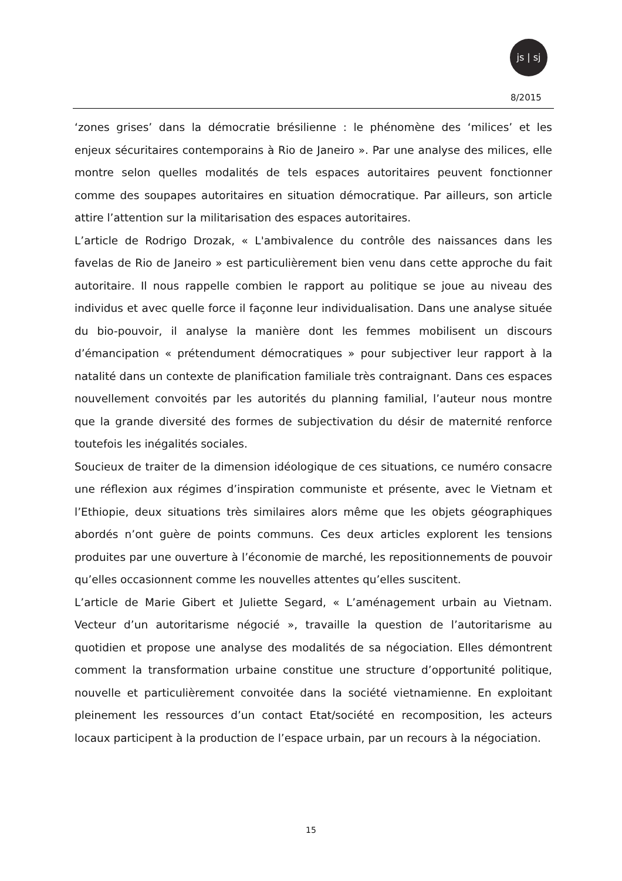js | sj
8/2015
‘zones grises’ dans la démocratie brésilienne : le phénomène des ‘milices’ et les enjeux sécuritaires contemporains à Rio de Janeiro ». Par une analyse des milices, elle montre selon quelles modalités de tels espaces autoritaires peuvent fonctionner comme des soupapes autoritaires en situation démocratique. Par ailleurs, son article attire l’attention sur la militarisation des espaces autoritaires.
L’article de Rodrigo Drozak, « L'ambivalence du contrôle des naissances dans les favelas de Rio de Janeiro » est particulièrement bien venu dans cette approche du fait autoritaire. Il nous rappelle combien le rapport au politique se joue au niveau des individus et avec quelle force il façonne leur individualisation. Dans une analyse située du bio-pouvoir, il analyse la manière dont les femmes mobilisent un discours d’émancipation « prétendument démocratiques » pour subjectiver leur rapport à la natalité dans un contexte de planification familiale très contraignant. Dans ces espaces nouvellement convoités par les autorités du planning familial, l’auteur nous montre que la grande diversité des formes de subjectivation du désir de maternité renforce toutefois les inégalités sociales.
Soucieux de traiter de la dimension idéologique de ces situations, ce numéro consacre une réflexion aux régimes d’inspiration communiste et présente, avec le Vietnam et l’Ethiopie, deux situations très similaires alors même que les objets géographiques abordés n’ont guère de points communs. Ces deux articles explorent les tensions produites par une ouverture à l’économie de marché, les repositionnements de pouvoir qu’elles occasionnent comme les nouvelles attentes qu’elles suscitent.
L’article de Marie Gibert et Juliette Segard, « L’aménagement urbain au Vietnam. Vecteur d’un autoritarisme négocié », travaille la question de l’autoritarisme au quotidien et propose une analyse des modalités de sa négociation. Elles démontrent comment la transformation urbaine constitue une structure d’opportunité politique, nouvelle et particulièrement convoitée dans la société vietnamienne. En exploitant pleinement les ressources d’un contact Etat/société en recomposition, les acteurs locaux participent à la production de l’espace urbain, par un recours à la négociation.
15